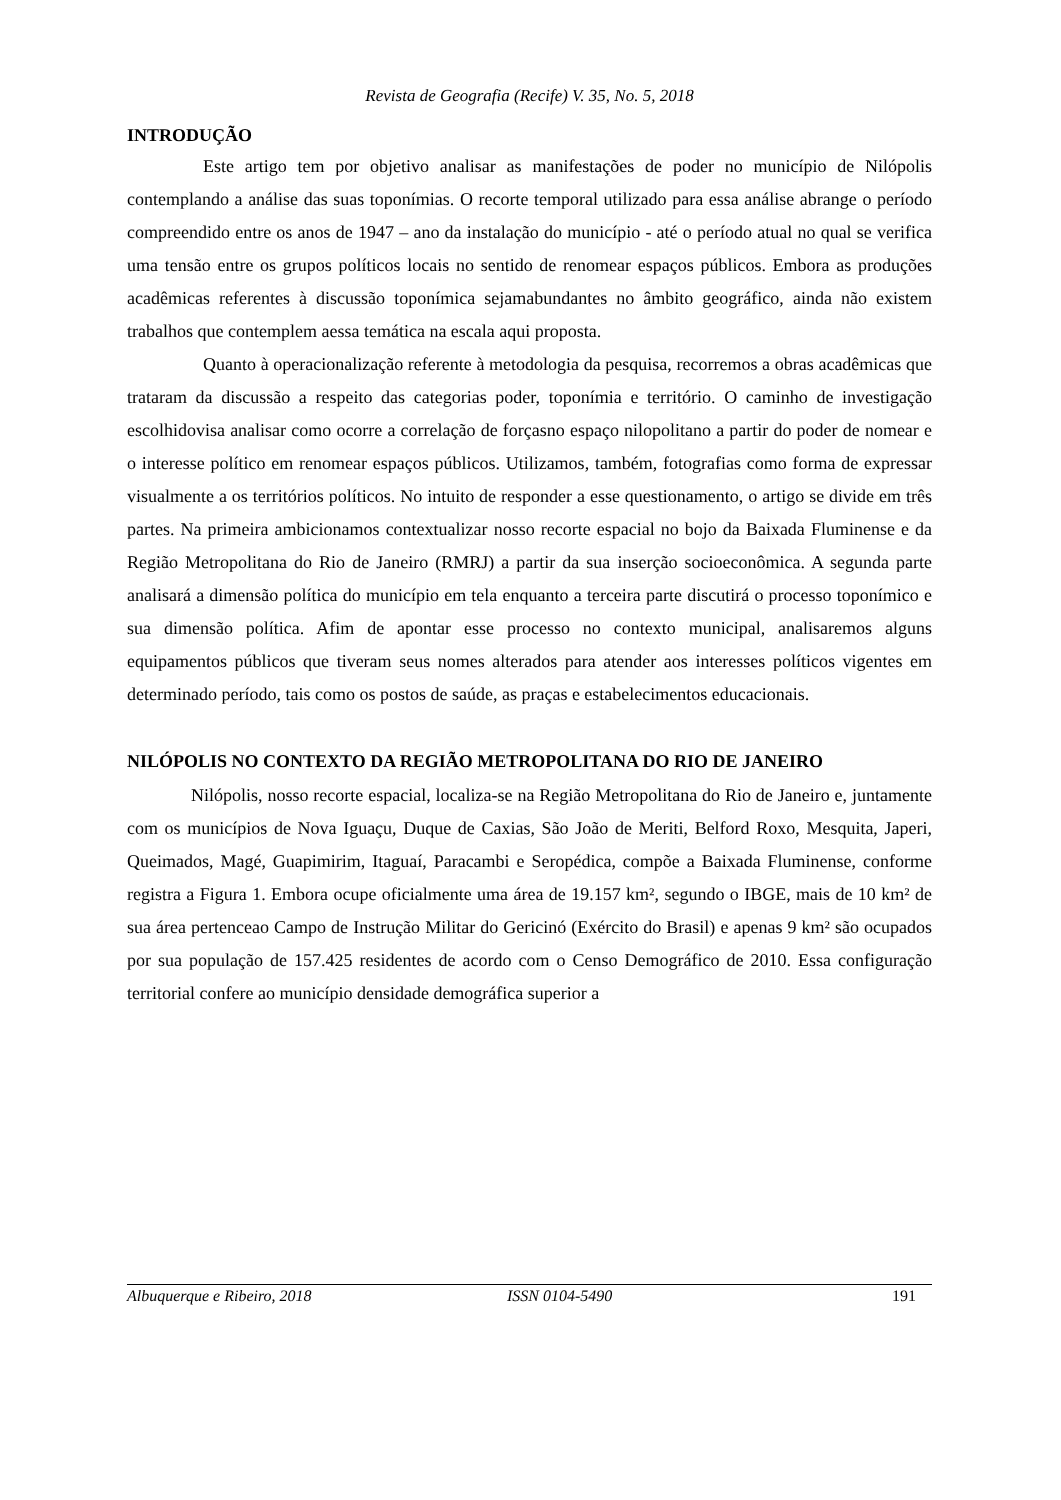Revista de Geografia (Recife) V. 35, No. 5, 2018
INTRODUÇÃO
Este artigo tem por objetivo analisar as manifestações de poder no município de Nilópolis contemplando a análise das suas toponímias. O recorte temporal utilizado para essa análise abrange o período compreendido entre os anos de 1947 – ano da instalação do município - até o período atual no qual se verifica uma tensão entre os grupos políticos locais no sentido de renomear espaços públicos. Embora as produções acadêmicas referentes à discussão toponímica sejamabundantes no âmbito geográfico, ainda não existem trabalhos que contemplem aessa temática na escala aqui proposta.
Quanto à operacionalização referente à metodologia da pesquisa, recorremos a obras acadêmicas que trataram da discussão a respeito das categorias poder, toponímia e território. O caminho de investigação escolhidovisa analisar como ocorre a correlação de forçasno espaço nilopolitano a partir do poder de nomear e o interesse político em renomear espaços públicos. Utilizamos, também, fotografias como forma de expressar visualmente a os territórios políticos. No intuito de responder a esse questionamento, o artigo se divide em três partes. Na primeira ambicionamos contextualizar nosso recorte espacial no bojo da Baixada Fluminense e da Região Metropolitana do Rio de Janeiro (RMRJ) a partir da sua inserção socioeconômica. A segunda parte analisará a dimensão política do município em tela enquanto a terceira parte discutirá o processo toponímico e sua dimensão política. Afim de apontar esse processo no contexto municipal, analisaremos alguns equipamentos públicos que tiveram seus nomes alterados para atender aos interesses políticos vigentes em determinado período, tais como os postos de saúde, as praças e estabelecimentos educacionais.
NILÓPOLIS NO CONTEXTO DA REGIÃO METROPOLITANA DO RIO DE JANEIRO
Nilópolis, nosso recorte espacial, localiza-se na Região Metropolitana do Rio de Janeiro e, juntamente com os municípios de Nova Iguaçu, Duque de Caxias, São João de Meriti, Belford Roxo, Mesquita, Japeri, Queimados, Magé, Guapimirim, Itaguaí, Paracambi e Seropédica, compõe a Baixada Fluminense, conforme registra a Figura 1. Embora ocupe oficialmente uma área de 19.157 km², segundo o IBGE, mais de 10 km² de sua área pertenceao Campo de Instrução Militar do Gericinó (Exército do Brasil) e apenas 9 km² são ocupados por sua população de 157.425 residentes de acordo com o Censo Demográfico de 2010. Essa configuração territorial confere ao município densidade demográfica superior a
Albuquerque e Ribeiro, 2018 ISSN 0104-5490 191